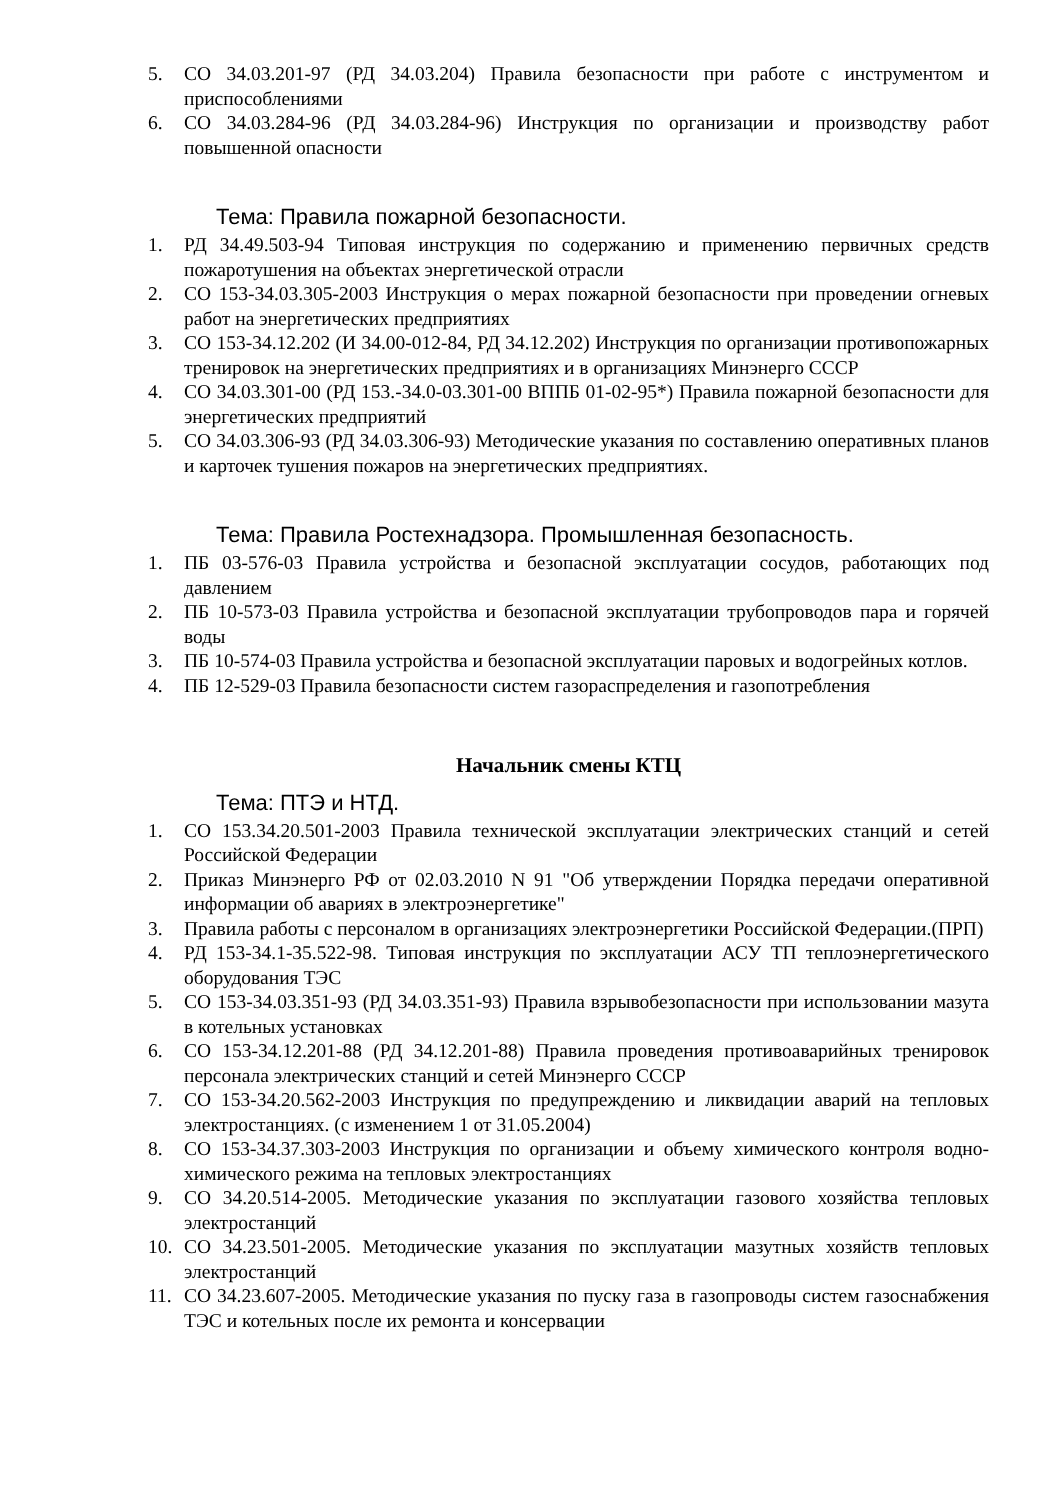5. СО 34.03.201-97 (РД 34.03.204) Правила безопасности при работе с инструментом и приспособлениями
6. СО 34.03.284-96 (РД 34.03.284-96) Инструкция по организации и производству работ повышенной опасности
Тема: Правила пожарной безопасности.
1. РД 34.49.503-94 Типовая инструкция по содержанию и применению первичных средств пожаротушения на объектах энергетической отрасли
2. СО 153-34.03.305-2003 Инструкция о мерах пожарной безопасности при проведении огневых работ на энергетических предприятиях
3. СО 153-34.12.202 (И 34.00-012-84, РД 34.12.202) Инструкция по организации противопожарных тренировок на энергетических предприятиях и в организациях Минэнерго СССР
4. СО 34.03.301-00 (РД 153.-34.0-03.301-00 ВППБ 01-02-95*) Правила пожарной безопасности для энергетических предприятий
5. СО 34.03.306-93 (РД 34.03.306-93) Методические указания по составлению оперативных планов и карточек тушения пожаров на энергетических предприятиях.
Тема: Правила Ростехнадзора. Промышленная безопасность.
1. ПБ 03-576-03 Правила устройства и безопасной эксплуатации сосудов, работающих под давлением
2. ПБ 10-573-03 Правила устройства и безопасной эксплуатации трубопроводов пара и горячей воды
3. ПБ 10-574-03 Правила устройства и безопасной эксплуатации паровых и водогрейных котлов.
4. ПБ 12-529-03 Правила безопасности систем газораспределения и газопотребления
Начальник смены КТЦ
Тема: ПТЭ и НТД.
1. СО 153.34.20.501-2003 Правила технической эксплуатации электрических станций и сетей Российской Федерации
2. Приказ Минэнерго РФ от 02.03.2010 N 91 "Об утверждении Порядка передачи оперативной информации об авариях в электроэнергетике"
3. Правила работы с персоналом в организациях электроэнергетики Российской Федерации.(ПРП)
4. РД 153-34.1-35.522-98. Типовая инструкция по эксплуатации АСУ ТП теплоэнергетического оборудования ТЭС
5. СО 153-34.03.351-93 (РД 34.03.351-93) Правила взрывобезопасности при использовании мазута в котельных установках
6. СО 153-34.12.201-88 (РД 34.12.201-88) Правила проведения противоаварийных тренировок персонала электрических станций и сетей Минэнерго СССР
7. СО 153-34.20.562-2003 Инструкция по предупреждению и ликвидации аварий на тепловых электростанциях. (с изменением 1 от 31.05.2004)
8. СО 153-34.37.303-2003 Инструкция по организации и объему химического контроля водно-химического режима на тепловых электростанциях
9. СО 34.20.514-2005. Методические указания по эксплуатации газового хозяйства тепловых электростанций
10. СО 34.23.501-2005. Методические указания по эксплуатации мазутных хозяйств тепловых электростанций
11. СО 34.23.607-2005. Методические указания по пуску газа в газопроводы систем газоснабжения ТЭС и котельных после их ремонта и консервации